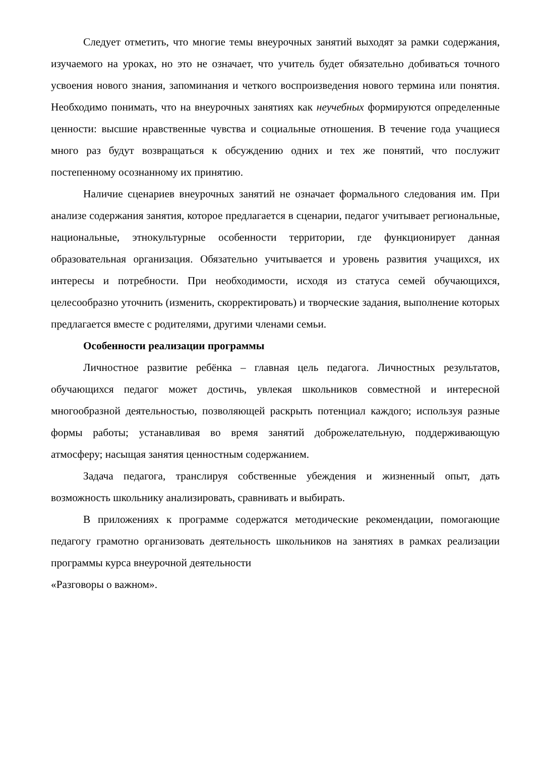Следует отметить, что многие темы внеурочных занятий выходят за рамки содержания, изучаемого на уроках, но это не означает, что учитель будет обязательно добиваться точного усвоения нового знания, запоминания и четкого воспроизведения нового термина или понятия. Необходимо понимать, что на внеурочных занятиях как неучебных формируются определенные ценности: высшие нравственные чувства и социальные отношения. В течение года учащиеся много раз будут возвращаться к обсуждению одних и тех же понятий, что послужит постепенному осознанному их принятию.
Наличие сценариев внеурочных занятий не означает формального следования им. При анализе содержания занятия, которое предлагается в сценарии, педагог учитывает региональные, национальные, этнокультурные особенности территории, где функционирует данная образовательная организация. Обязательно учитывается и уровень развития учащихся, их интересы и потребности. При необходимости, исходя из статуса семей обучающихся, целесообразно уточнить (изменить, скорректировать) и творческие задания, выполнение которых предлагается вместе с родителями, другими членами семьи.
Особенности реализации программы
Личностное развитие ребёнка – главная цель педагога. Личностных результатов, обучающихся педагог может достичь, увлекая школьников совместной и интересной многообразной деятельностью, позволяющей раскрыть потенциал каждого; используя разные формы работы; устанавливая во время занятий доброжелательную, поддерживающую атмосферу; насыщая занятия ценностным содержанием.
Задача педагога, транслируя собственные убеждения и жизненный опыт, дать возможность школьнику анализировать, сравнивать и выбирать.
В приложениях к программе содержатся методические рекомендации, помогающие педагогу грамотно организовать деятельность школьников на занятиях в рамках реализации программы курса внеурочной деятельности
«Разговоры о важном».